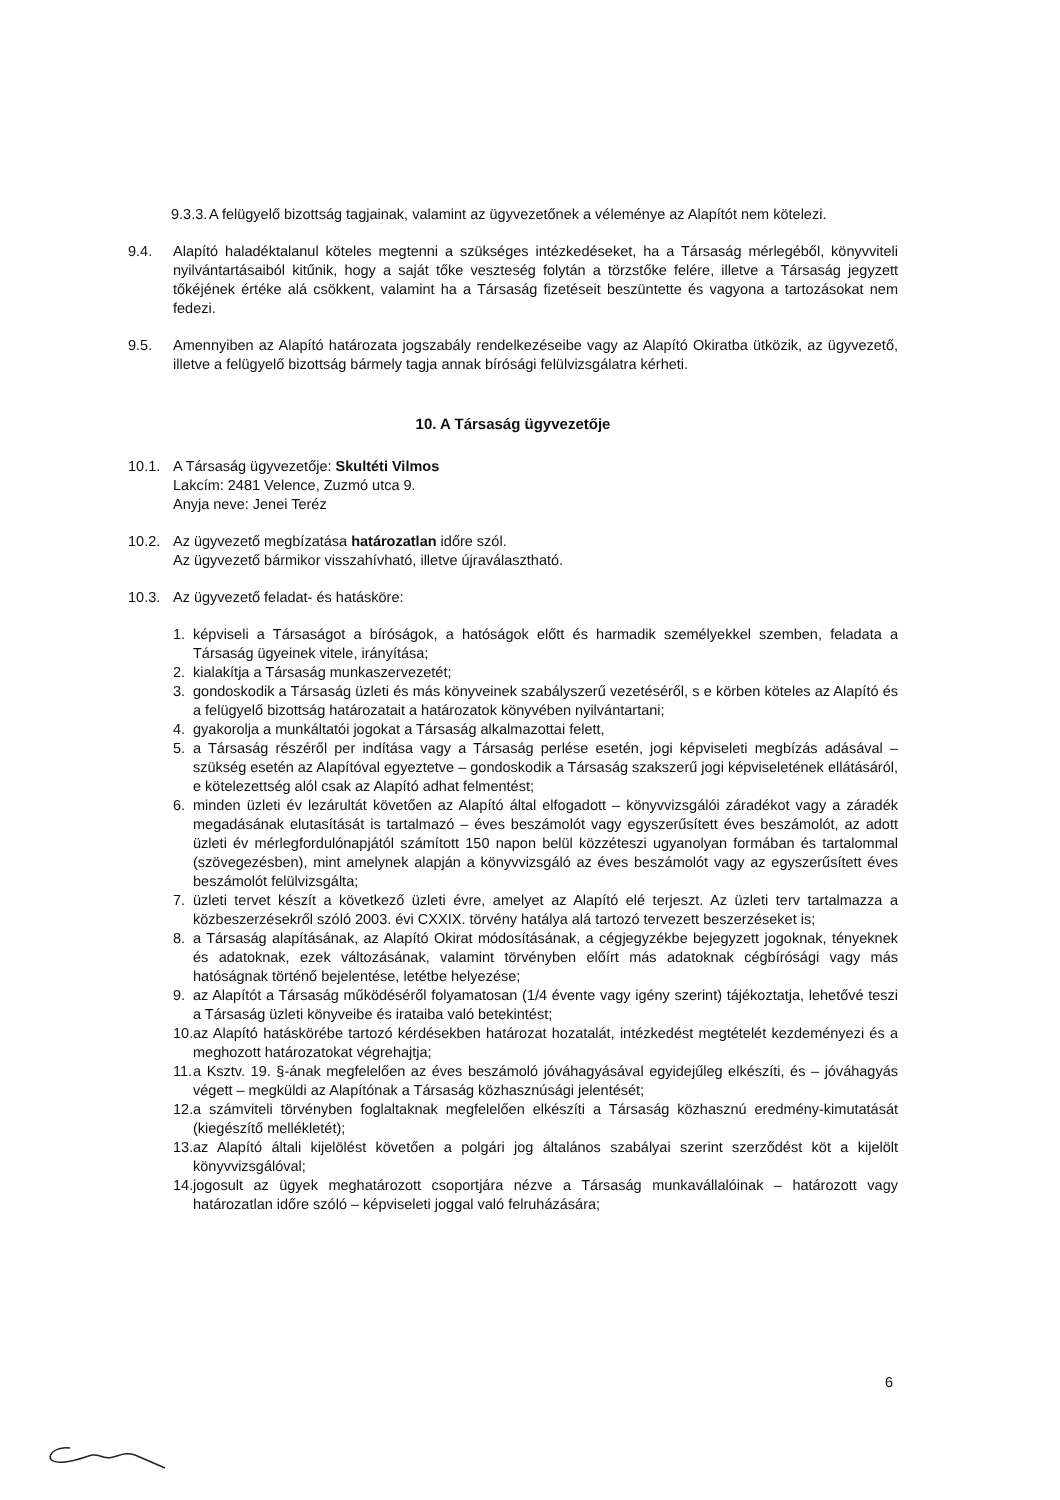9.3.3. A felügyelő bizottság tagjainak, valamint az ügyvezetőnek a véleménye az Alapítót nem kötelezi.
9.4. Alapító haladéktalanul köteles megtenni a szükséges intézkedéseket, ha a Társaság mérlegéből, könyvviteli nyilvántartásaiból kitűnik, hogy a saját tőke veszteség folytán a törzstőke felére, illetve a Társaság jegyzett tőkéjének értéke alá csökkent, valamint ha a Társaság fizetéseit beszüntette és vagyona a tartozásokat nem fedezi.
9.5. Amennyiben az Alapító határozata jogszabály rendelkezéseibe vagy az Alapító Okiratba ütközik, az ügyvezető, illetve a felügyelő bizottság bármely tagja annak bírósági felülvizsgálatra kérheti.
10. A Társaság ügyvezetője
10.1. A Társaság ügyvezetője: Skultéti Vilmos
Lakcím: 2481 Velence, Zuzmó utca 9.
Anyja neve: Jenei Teréz
10.2. Az ügyvezető megbízatása határozatlan időre szól.
Az ügyvezető bármikor visszahívható, illetve újraválasztható.
10.3. Az ügyvezető feladat- és hatásköre:
1. képviseli a Társaságot a bíróságok, a hatóságok előtt és harmadik személyekkel szemben, feladata a Társaság ügyeinek vitele, irányítása;
2. kialakítja a Társaság munkaszervezetét;
3. gondoskodik a Társaság üzleti és más könyveinek szabályszerű vezetéséről, s e körben köteles az Alapító és a felügyelő bizottság határozatait a határozatok könyvében nyilvántartani;
4. gyakorolja a munkáltatói jogokat a Társaság alkalmazottai felett,
5. a Társaság részéről per indítása vagy a Társaság perlése esetén, jogi képviseleti megbízás adásával – szükség esetén az Alapítóval egyeztetve – gondoskodik a Társaság szakszerű jogi képviseletének ellátásáról, e kötelezettség alól csak az Alapító adhat felmentést;
6. minden üzleti év lezárultát követően az Alapító által elfogadott – könyvvizsgálói záradékot vagy a záradék megadásának elutasítását is tartalmazó – éves beszámolót vagy egyszerűsített éves beszámolót, az adott üzleti év mérlegfordulónapjától számított 150 napon belül közzéteszi ugyanolyan formában és tartalommal (szövegezésben), mint amelynek alapján a könyvvizsgáló az éves beszámolót vagy az egyszerűsített éves beszámolót felülvizsgálta;
7. üzleti tervet készít a következő üzleti évre, amelyet az Alapító elé terjeszt. Az üzleti terv tartalmazza a közbeszerzésekről szóló 2003. évi CXXIX. törvény hatálya alá tartozó tervezett beszerzéseket is;
8. a Társaság alapításának, az Alapító Okirat módosításának, a cégjegyzékbe bejegyzett jogoknak, tényeknek és adatoknak, ezek változásának, valamint törvényben előírt más adatoknak cégbírósági vagy más hatóságnak történő bejelentése, letétbe helyezése;
9. az Alapítót a Társaság működéséről folyamatosan (1/4 évente vagy igény szerint) tájékoztatja, lehetővé teszi a Társaság üzleti könyveibe és irataiba való betekintést;
10. az Alapító hatáskörébe tartozó kérdésekben határozat hozatalát, intézkedést megtételét kezdeményezi és a meghozott határozatokat végrehajtja;
11. a Ksztv. 19. §-ának megfelelően az éves beszámoló jóváhagyásával egyidejűleg elkészíti, és – jóváhagyás végett – megküldi az Alapítónak a Társaság közhasznúsági jelentését;
12. a számviteli törvényben foglaltaknak megfelelően elkészíti a Társaság közhasznú eredmény-kimutatását (kiegészítő mellékletét);
13. az Alapító általi kijelölést követően a polgári jog általános szabályai szerint szerződést köt a kijelölt könyvvizsgálóval;
14. jogosult az ügyek meghatározott csoportjára nézve a Társaság munkavállalóinak – határozott vagy határozatlan időre szóló – képviseleti joggal való felruházására;
6